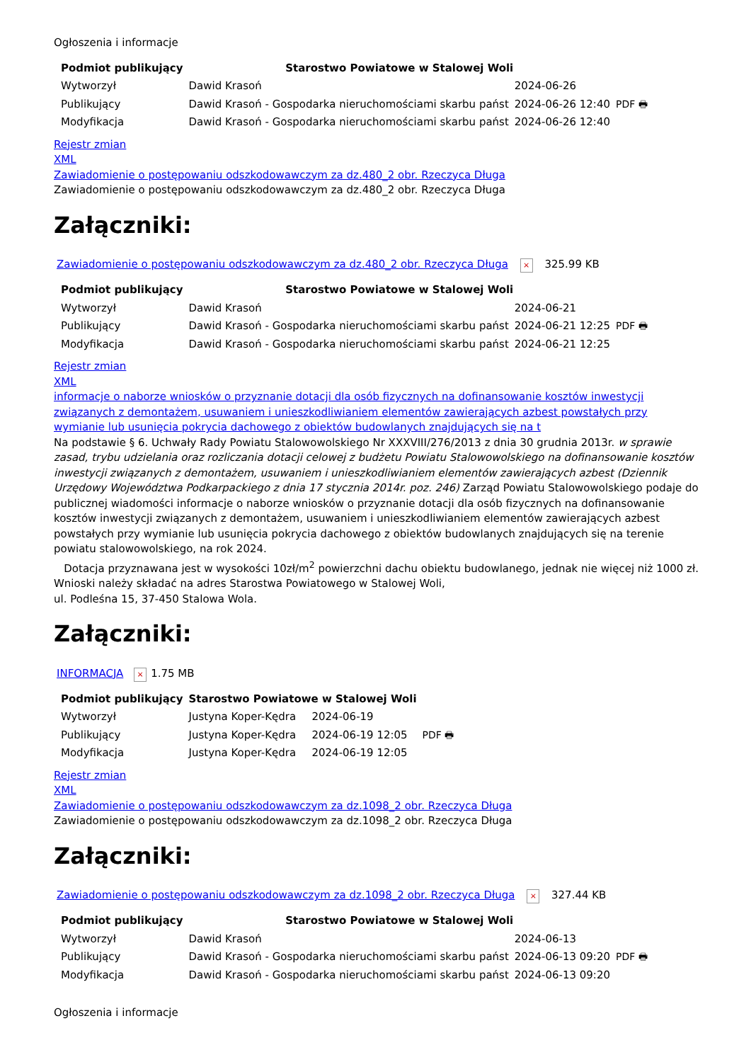Ogłoszenia i informacje
| Podmiot publikujący | Starostwo Powiatowe w Stalowej Woli | | |
| Wytworzył | Dawid Krasoń | 2024-06-26 | PDF 🖶 |
| Publikujący | Dawid Krasoń - Gospodarka nieruchomościami skarbu państ | 2024-06-26 12:40 | |
| Modyfikacja | Dawid Krasoń - Gospodarka nieruchomościami skarbu państ | 2024-06-26 12:40 | |
Rejestr zmian
XML
Zawiadomienie o postępowaniu odszkodowawczym za dz.480_2 obr. Rzeczyca Długa
Zawiadomienie o postępowaniu odszkodowawczym za dz.480_2 obr. Rzeczyca Długa
Załączniki:
Zawiadomienie o postępowaniu odszkodowawczym za dz.480_2 obr. Rzeczyca Długa × 325.99 KB
| Podmiot publikujący | Starostwo Powiatowe w Stalowej Woli | | |
| Wytworzył | Dawid Krasoń | 2024-06-21 | PDF 🖶 |
| Publikujący | Dawid Krasoń - Gospodarka nieruchomościami skarbu państ | 2024-06-21 12:25 | |
| Modyfikacja | Dawid Krasoń - Gospodarka nieruchomościami skarbu państ | 2024-06-21 12:25 | |
Rejestr zmian
XML
informacje o naborze wniosków o przyznanie dotacji dla osób fizycznych na dofinansowanie kosztów inwestycji związanych z demontażem, usuwaniem i unieszkodliwianiem elementów zawierających azbest powstałych przy wymianie lub usunięcia pokrycia dachowego z obiektów budowlanych znajdujących się na t
Na podstawie § 6. Uchwały Rady Powiatu Stalowowolskiego Nr XXXVIII/276/2013 z dnia 30 grudnia 2013r. w sprawie zasad, trybu udzielania oraz rozliczania dotacji celowej z budżetu Powiatu Stalowowolskiego na dofinansowanie kosztów inwestycji związanych z demontażem, usuwaniem i unieszkodliwianiem elementów zawierających azbest (Dziennik Urzędowy Województwa Podkarpackiego z dnia 17 stycznia 2014r. poz. 246) Zarząd Powiatu Stalowowolskiego podaje do publicznej wiadomości informacje o naborze wniosków o przyznanie dotacji dla osób fizycznych na dofinansowanie kosztów inwestycji związanych z demontażem, usuwaniem i unieszkodliwianiem elementów zawierających azbest powstałych przy wymianie lub usunięcia pokrycia dachowego z obiektów budowlanych znajdujących się na terenie powiatu stalowowolskiego, na rok 2024.
Dotacja przyznawana jest w wysokości 10zł/m<sup>2</sup> powierzchni dachu obiektu budowlanego, jednak nie więcej niż 1000 zł.
Wnioski należy składać na adres Starostwa Powiatowego w Stalowej Woli,
ul. Podleśna 15, 37-450 Stalowa Wola.
Załączniki:
INFORMACJA × 1.75 MB
| Podmiot publikujący | Starostwo Powiatowe w Stalowej Woli | | |
| Wytworzył | Justyna Koper-Kędra | 2024-06-19 | PDF 🖶 |
| Publikujący | Justyna Koper-Kędra | 2024-06-19 12:05 | |
| Modyfikacja | Justyna Koper-Kędra | 2024-06-19 12:05 | |
Rejestr zmian
XML
Zawiadomienie o postępowaniu odszkodowawczym za dz.1098_2 obr. Rzeczyca Długa
Zawiadomienie o postępowaniu odszkodowawczym za dz.1098_2 obr. Rzeczyca Długa
Załączniki:
Zawiadomienie o postępowaniu odszkodowawczym za dz.1098_2 obr. Rzeczyca Długa × 327.44 KB
| Podmiot publikujący | Starostwo Powiatowe w Stalowej Woli | | |
| Wytworzył | Dawid Krasoń | 2024-06-13 | PDF 🖶 |
| Publikujący | Dawid Krasoń - Gospodarka nieruchomościami skarbu państ | 2024-06-13 09:20 | |
| Modyfikacja | Dawid Krasoń - Gospodarka nieruchomościami skarbu państ | 2024-06-13 09:20 | |
Ogłoszenia i informacje